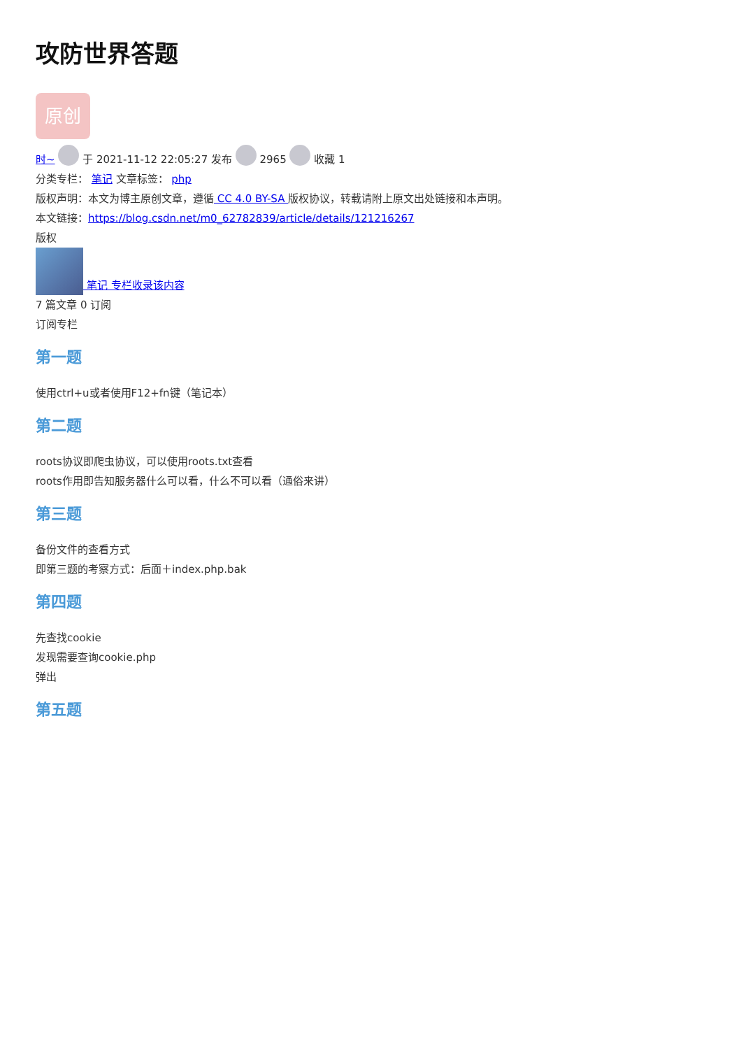攻防世界答题
原创
时~ 于 2021-11-12 22:05:27 发布 2965 收藏 1
分类专栏： 笔记 文章标签： php
版权声明：本文为博主原创文章，遵循 CC 4.0 BY-SA 版权协议，转载请附上原文出处链接和本声明。
本文链接：https://blog.csdn.net/m0_62782839/article/details/121216267
版权
笔记 专栏收录该内容
7 篇文章 0 订阅
订阅专栏
第一题
使用ctrl+u或者使用F12+fn键（笔记本）
第二题
roots协议即爬虫协议，可以使用roots.txt查看
roots作用即告知服务器什么可以看，什么不可以看（通俗来讲）
第三题
备份文件的查看方式
即第三题的考察方式：后面＋index.php.bak
第四题
先查找cookie
发现需要查询cookie.php
弹出
第五题